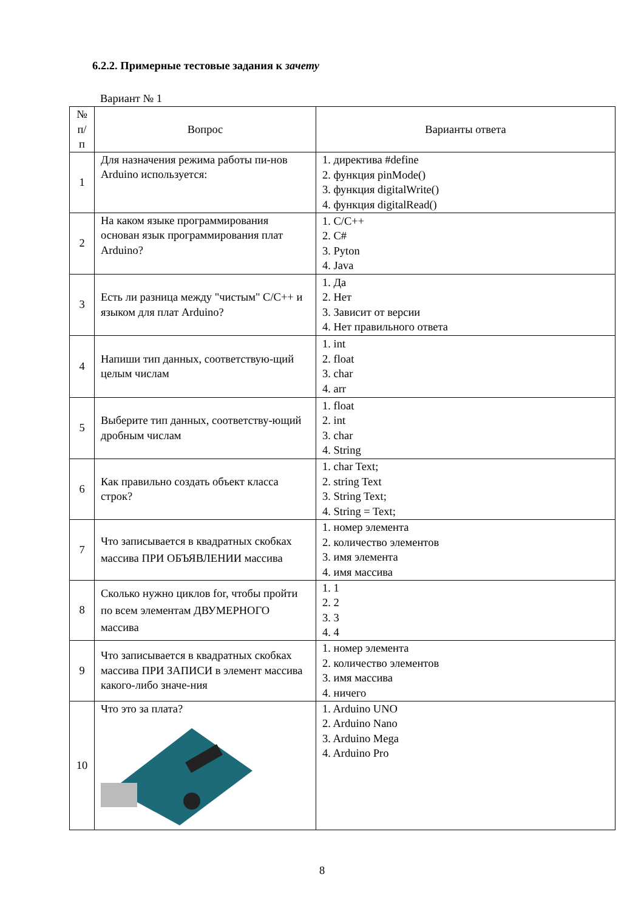6.2.2. Примерные тестовые задания к зачету
Вариант № 1
| № п/п | Вопрос | Варианты ответа |
| --- | --- | --- |
| 1 | Для назначения режима работы пи-нов Arduino используется: | 1. директива #define 2. функция pinMode() 3. функция digitalWrite() 4. функция digitalRead() |
| 2 | На каком языке программирования основан язык программирования плат Arduino? | 1. C/C++ 2. C# 3. Pyton 4. Java |
| 3 | Есть ли разница между "чистым" C/C++ и языком для плат Arduino? | 1. Да 2. Нет 3. Зависит от версии 4. Нет правильного ответа |
| 4 | Напиши тип данных, соответствую-щий целым числам | 1. int 2. float 3. char 4. arr |
| 5 | Выберите тип данных, соответству-ющий дробным числам | 1. float 2. int 3. char 4. String |
| 6 | Как правильно создать объект класса строк? | 1. char Text; 2. string Text 3. String Text; 4. String = Text; |
| 7 | Что записывается в квадратных скобках массива ПРИ ОБЪЯВЛЕНИИ массива | 1. номер элемента 2. количество элементов 3. имя элемента 4. имя массива |
| 8 | Сколько нужно циклов for, чтобы пройти по всем элементам ДВУМЕРНОГО массива | 1. 1 2. 2 3. 3 4. 4 |
| 9 | Что записывается в квадратных скобках массива ПРИ ЗАПИСИ в элемент массива какого-либо значе-ния | 1. номер элемента 2. количество элементов 3. имя массива 4. ничего |
| 10 | Что это за плата? | 1. Arduino UNO 2. Arduino Nano 3. Arduino Mega 4. Arduino Pro |
8